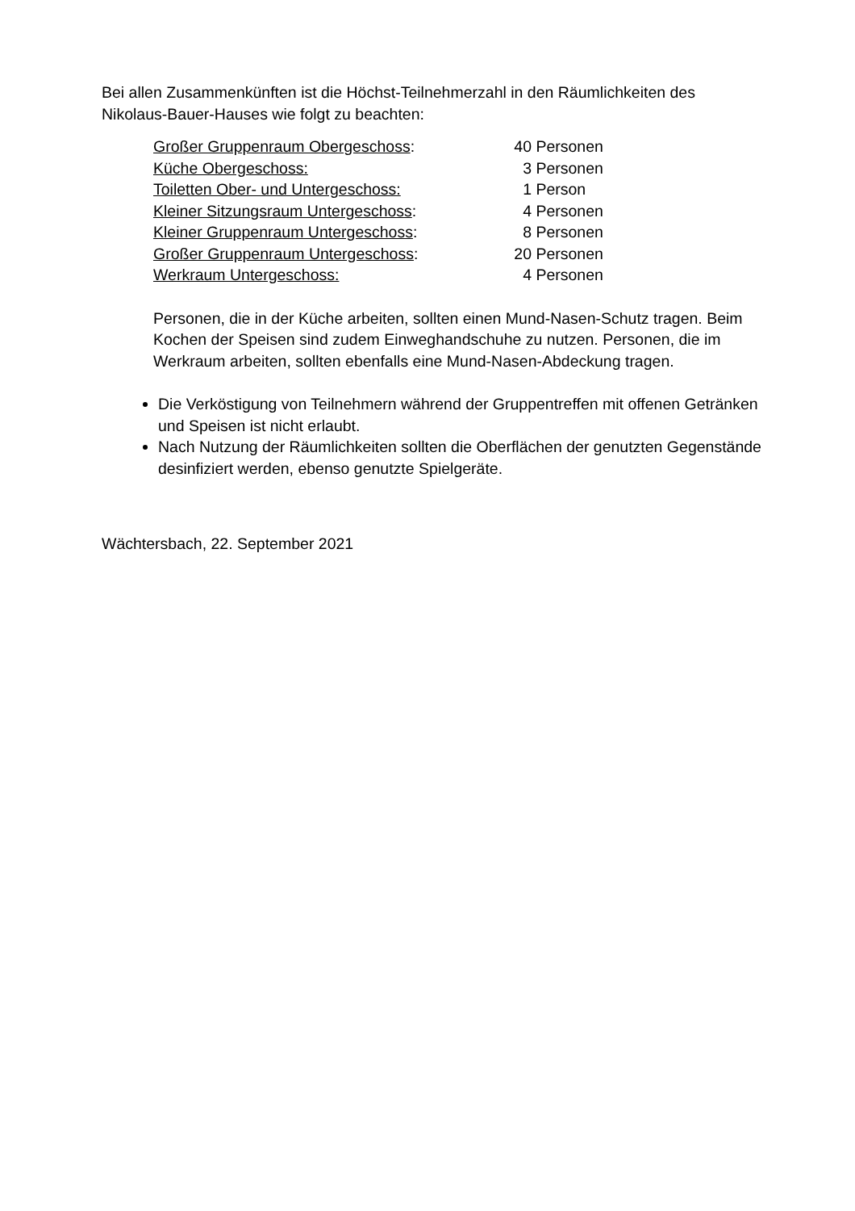Bei allen Zusammenkünften ist die Höchst-Teilnehmerzahl in den Räumlichkeiten des Nikolaus-Bauer-Hauses wie folgt zu beachten:
| Großer Gruppenraum Obergeschoss : | 40 | Personen |
| Küche Obergeschoss: | 3 | Personen |
| Toiletten Ober- und Untergeschoss: | 1 | Person |
| Kleiner Sitzungsraum Untergeschoss : | 4 | Personen |
| Kleiner Gruppenraum Untergeschoss : | 8 | Personen |
| Großer Gruppenraum Untergeschoss : | 20 | Personen |
| Werkraum Untergeschoss: | 4 | Personen |
Personen, die in der Küche arbeiten, sollten einen Mund-Nasen-Schutz tragen. Beim Kochen der Speisen sind zudem Einweghandschuhe zu nutzen. Personen, die im Werkraum arbeiten, sollten ebenfalls eine Mund-Nasen-Abdeckung tragen.
Die Verköstigung von Teilnehmern während der Gruppentreffen mit offenen Getränken und Speisen ist nicht erlaubt.
Nach Nutzung der Räumlichkeiten sollten die Oberflächen der genutzten Gegenstände desinfiziert werden, ebenso genutzte Spielgeräte.
Wächtersbach, 22. September 2021